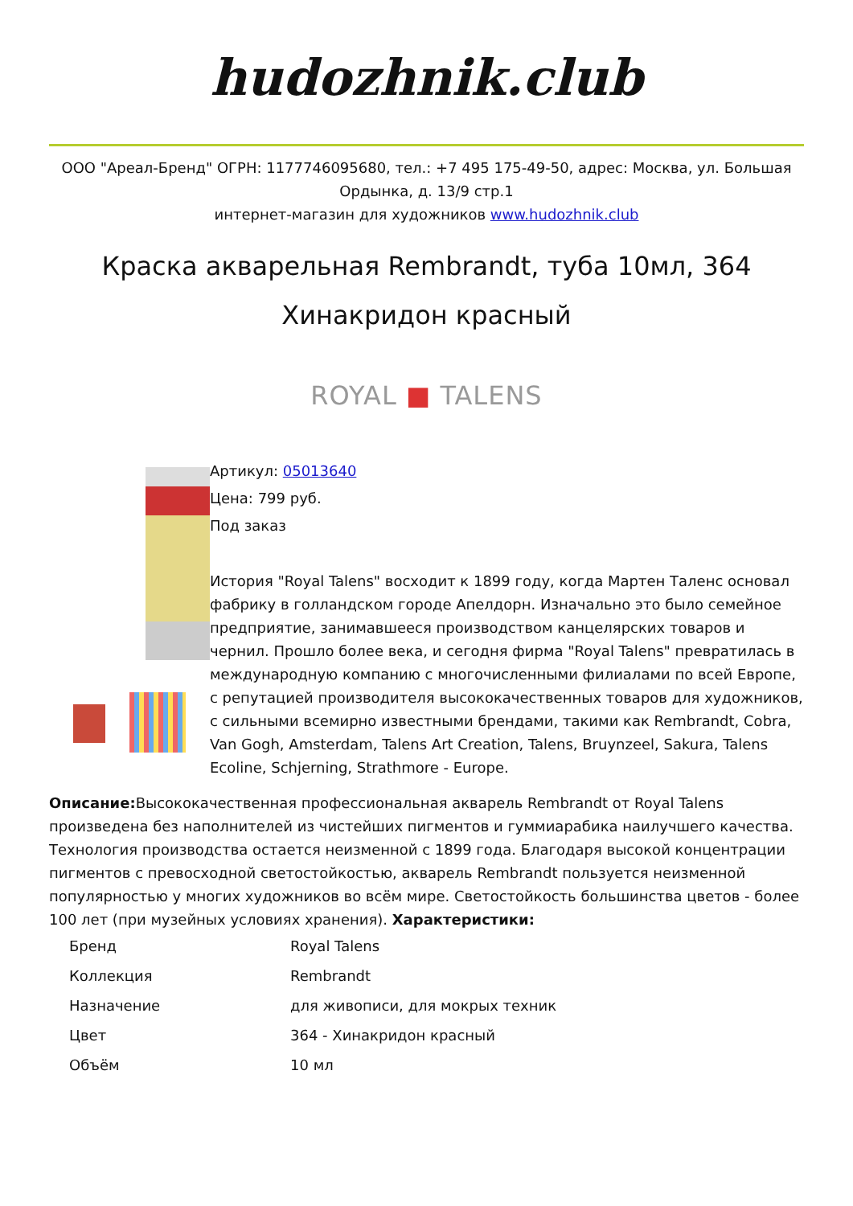hudozhnik.club
ООО "Ареал-Бренд" ОГРН: 1177746095680, тел.: +7 495 175-49-50, адрес: Москва, ул. Большая Ордынка, д. 13/9 стр.1
интернет-магазин для художников www.hudozhnik.club
Краска акварельная Rembrandt, туба 10мл, 364 Хинакридон красный
ROYAL ■ TALENS
Артикул: 05013640
Цена: 799 руб.
Под заказ
История "Royal Talens" восходит к 1899 году, когда Мартен Таленс основал фабрику в голландском городе Апелдорн. Изначально это было семейное предприятие, занимавшееся производством канцелярских товаров и чернил. Прошло более века, и сегодня фирма "Royal Talens" превратилась в международную компанию с многочисленными филиалами по всей Европе, с репутацией производителя высококачественных товаров для художников, с сильными всемирно известными брендами, такими как Rembrandt, Cobra, Van Gogh, Amsterdam, Talens Art Creation, Talens, Bruynzeel, Sakura, Talens Ecoline, Schjerning, Strathmore - Europe.
Описание: Высококачественная профессиональная акварель Rembrandt от Royal Talens произведена без наполнителей из чистейших пигментов и гуммиарабика наилучшего качества. Технология производства остается неизменной с 1899 года. Благодаря высокой концентрации пигментов с превосходной светостойкостью, акварель Rembrandt пользуется неизменной популярностью у многих художников во всём мире. Светостойкость большинства цветов - более 100 лет (при музейных условиях хранения). Характеристики:
| Бренд | Royal Talens |
| Коллекция | Rembrandt |
| Назначение | для живописи, для мокрых техник |
| Цвет | 364 - Хинакридон красный |
| Объём | 10 мл |